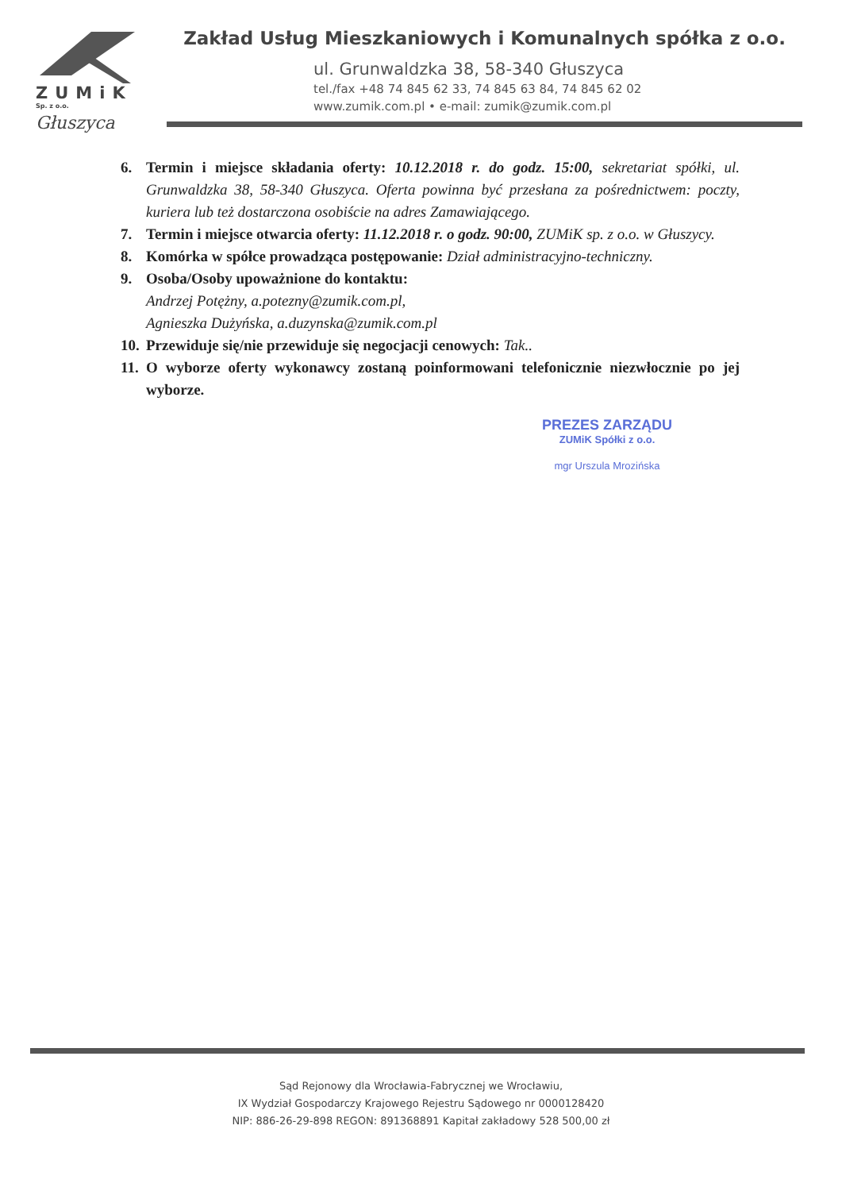ZUMiK
Sp. z o.o.
Głuszyca
Zakład Usług Mieszkaniowych i Komunalnych spółka z o.o.
ul. Grunwaldzka 38, 58-340 Głuszyca
tel./fax +48 74 845 62 33, 74 845 63 84, 74 845 62 02
www.zumik.com.pl • e-mail: zumik@zumik.com.pl
6. Termin i miejsce składania oferty: 10.12.2018 r. do godz. 15:00, sekretariat spółki, ul. Grunwaldzka 38, 58-340 Głuszyca. Oferta powinna być przesłana za pośrednictwem: poczty, kuriera lub też dostarczona osobiście na adres Zamawiającego.
7. Termin i miejsce otwarcia oferty: 11.12.2018 r. o godz. 90:00, ZUMiK sp. z o.o. w Głuszycy.
8. Komórka w spółce prowadząca postępowanie: Dział administracyjno-techniczny.
9. Osoba/Osoby upoważnione do kontaktu:
Andrzej Potężny, a.potezny@zumik.com.pl,
Agnieszka Dużyńska, a.duzynska@zumik.com.pl
10. Przewiduje się/nie przewiduje się negocjacji cenowych: Tak..
11. O wyborze oferty wykonawcy zostaną poinformowani telefonicznie niezwłocznie po jej wyborze.
PREZES ZARZĄDU
ZUMiK Spółki z o.o.
mgr Urszula Mrozińska
Sąd Rejonowy dla Wrocławia-Fabrycznej we Wrocławiu,
IX Wydział Gospodarczy Krajowego Rejestru Sądowego nr 0000128420
NIP: 886-26-29-898 REGON: 891368891 Kapitał zakładowy 528 500,00 zł